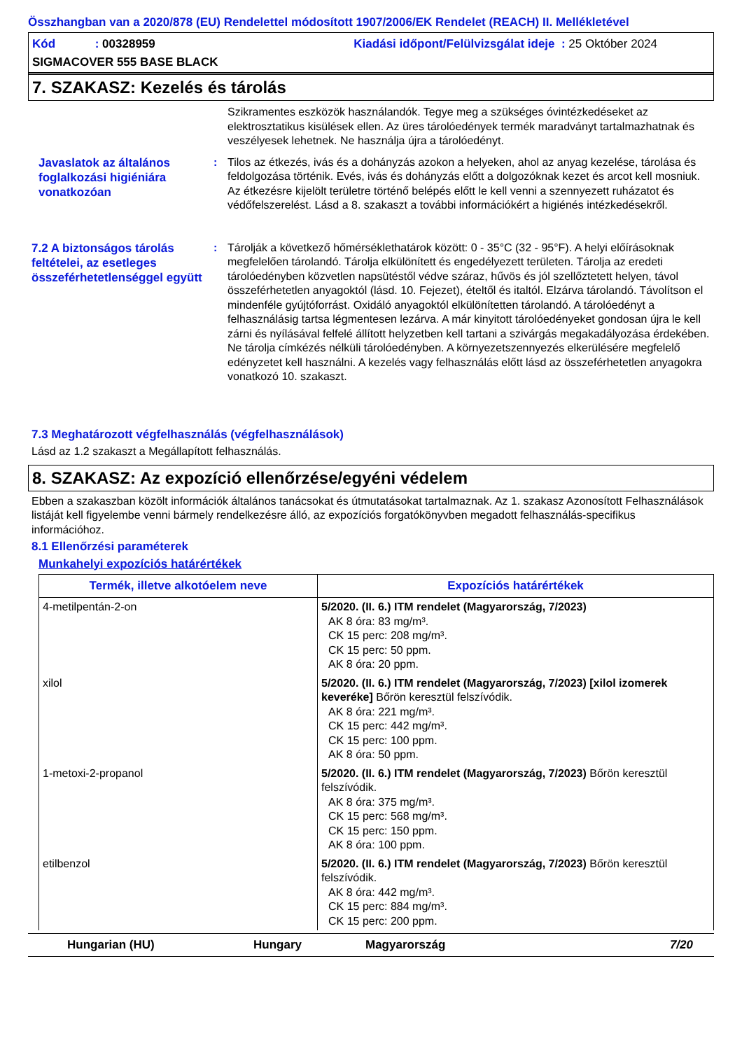Összhangban van a 2020/878 (EU) Rendelettel módosított 1907/2006/EK Rendelet (REACH) II. Mellékletével
Kód : 00328959 Kiadási időpont/Felülvizsgálat ideje : 25 Október 2024
SIGMACOVER 555 BASE BLACK
7. SZAKASZ: Kezelés és tárolás
Szikramentes eszközök használandók. Tegye meg a szükséges óvintézkedéseket az elektrosztatikus kisülések ellen. Az üres tárolóedények termék maradványt tartalmazhatnak és veszélyesek lehetnek. Ne használja újra a tárolóedényt.
Javaslatok az általános foglalkozási higiéniára vonatkozóan
: Tilos az étkezés, ivás és a dohányzás azokon a helyeken, ahol az anyag kezelése, tárolása és feldolgozása történik. Evés, ivás és dohányzás előtt a dolgozóknak kezet és arcot kell mosniuk. Az étkezésre kijelölt területre történő belépés előtt le kell venni a szennyezett ruházatot és védőfelszerelést. Lásd a 8. szakaszt a további információkért a higiénés intézkedésekről.
7.2 A biztonságos tárolás feltételei, az esetleges összeférhetetlenséggel együtt
: Tárolják a következő hőmérséklethatárok között: 0 - 35°C (32 - 95°F). A helyi előírásoknak megfelelően tárolandó. Tárolja elkülönített és engedélyezett területen. Tárolja az eredeti tárolóedényben közvetlen napsütéstől védve száraz, hűvös és jól szellőztetett helyen, távol összeférhetetlen anyagoktól (lásd. 10. Fejezet), ételtől és italtól. Elzárva tárolandó. Távolítson el mindenféle gyújtóforrást. Oxidáló anyagoktól elkülönítetten tárolandó. A tárolóedényt a felhasználásig tartsa légmentesen lezárva. A már kinyitott tárolóedényeket gondosan újra le kell zárni és nyílásával felfelé állított helyzetben kell tartani a szivárgás megakadályozása érdekében. Ne tárolja címkézés nélküli tárolóedényben. A környezetszennyezés elkerülésére megfelelő edényzetet kell használni. A kezelés vagy felhasználás előtt lásd az összeférhetetlen anyagokra vonatkozó 10. szakaszt.
7.3 Meghatározott végfelhasználás (végfelhasználások)
Lásd az 1.2 szakaszt a Megállapított felhasználás.
8. SZAKASZ: Az expozíció ellenőrzése/egyéni védelem
Ebben a szakaszban közölt információk általános tanácsokat és útmutatásokat tartalmaznak. Az 1. szakasz Azonosított Felhasználások listáját kell figyelembe venni bármely rendelkezésre álló, az expozíciós forgatókönyvben megadott felhasználás-specifikus információhoz.
8.1 Ellenőrzési paraméterek
Munkahelyi expozíciós határértékek
| Termék, illetve alkotóelem neve | Expozíciós határértékek |
| --- | --- |
| 4-metilpentán-2-on | 5/2020. (II. 6.) ITM rendelet (Magyarország, 7/2023) AK 8 óra: 83 mg/m³. CK 15 perc: 208 mg/m³. CK 15 perc: 50 ppm. AK 8 óra: 20 ppm. |
| xilol | 5/2020. (II. 6.) ITM rendelet (Magyarország, 7/2023) [xilol izomerek keveréke] Bőrön keresztül felszívódik. AK 8 óra: 221 mg/m³. CK 15 perc: 442 mg/m³. CK 15 perc: 100 ppm. AK 8 óra: 50 ppm. |
| 1-metoxi-2-propanol | 5/2020. (II. 6.) ITM rendelet (Magyarország, 7/2023) Bőrön keresztül felszívódik. AK 8 óra: 375 mg/m³. CK 15 perc: 568 mg/m³. CK 15 perc: 150 ppm. AK 8 óra: 100 ppm. |
| etilbenzol | 5/2020. (II. 6.) ITM rendelet (Magyarország, 7/2023) Bőrön keresztül felszívódik. AK 8 óra: 442 mg/m³. CK 15 perc: 884 mg/m³. CK 15 perc: 200 ppm. |
Hungarian (HU) Hungary Magyarország 7/20